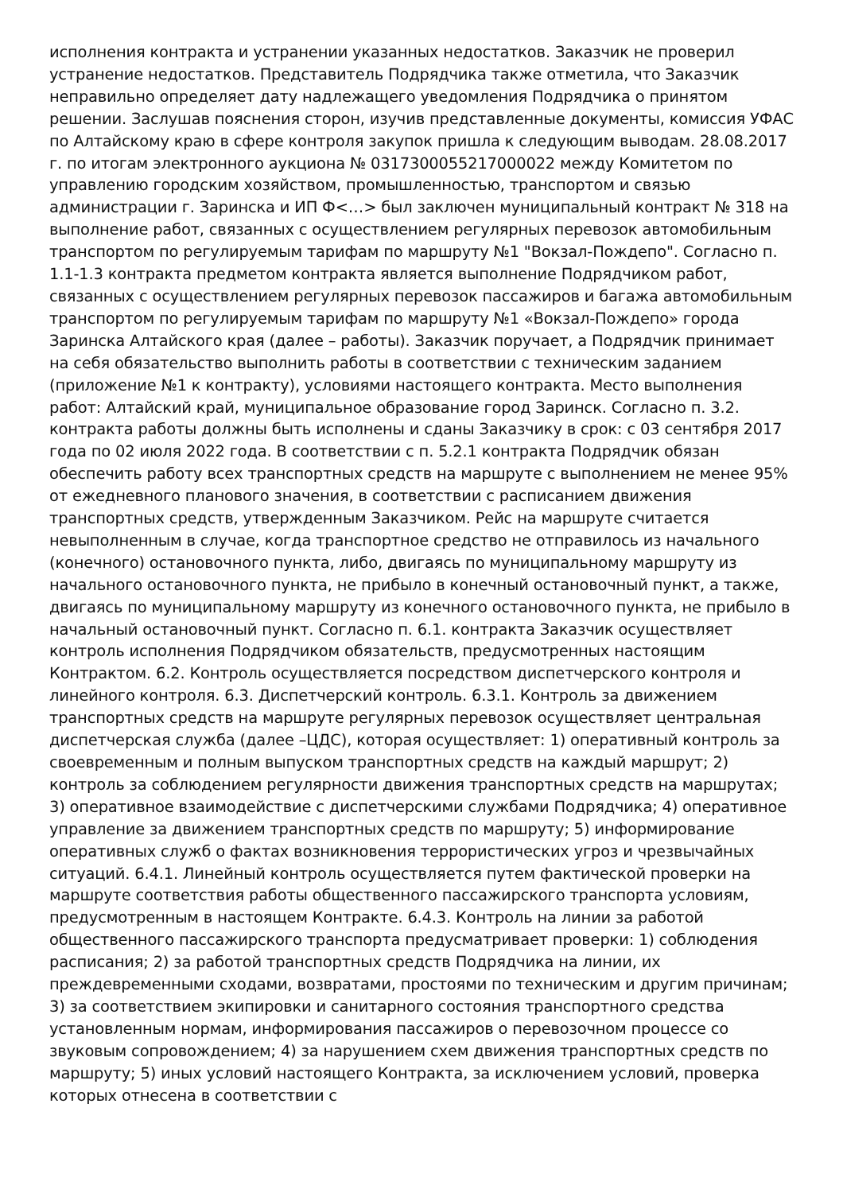исполнения контракта и устранении указанных недостатков. Заказчик не проверил устранение недостатков. Представитель Подрядчика также отметила, что Заказчик неправильно определяет дату надлежащего уведомления Подрядчика о принятом решении. Заслушав пояснения сторон, изучив представленные документы, комиссия УФАС по Алтайскому краю в сфере контроля закупок пришла к следующим выводам. 28.08.2017 г. по итогам электронного аукциона № 0317300055217000022 между Комитетом по управлению городским хозяйством, промышленностью, транспортом и связью администрации г. Заринска и ИП Ф<…> был заключен муниципальный контракт № 318 на выполнение работ, связанных с осуществлением регулярных перевозок автомобильным транспортом по регулируемым тарифам по маршруту №1 "Вокзал-Пождепо". Согласно п. 1.1-1.3 контракта предметом контракта является выполнение Подрядчиком работ, связанных с осуществлением регулярных перевозок пассажиров и багажа автомобильным транспортом по регулируемым тарифам по маршруту №1 «Вокзал-Пождепо» города Заринска Алтайского края (далее – работы). Заказчик поручает, а Подрядчик принимает на себя обязательство выполнить работы в соответствии с техническим заданием (приложение №1 к контракту), условиями настоящего контракта. Место выполнения работ: Алтайский край, муниципальное образование город Заринск. Согласно п. 3.2. контракта работы должны быть исполнены и сданы Заказчику в срок: с 03 сентября 2017 года по 02 июля 2022 года. В соответствии с п. 5.2.1 контракта Подрядчик обязан обеспечить работу всех транспортных средств на маршруте с выполнением не менее 95% от ежедневного планового значения, в соответствии с расписанием движения транспортных средств, утвержденным Заказчиком. Рейс на маршруте считается невыполненным в случае, когда транспортное средство не отправилось из начального (конечного) остановочного пункта, либо, двигаясь по муниципальному маршруту из начального остановочного пункта, не прибыло в конечный остановочный пункт, а также, двигаясь по муниципальному маршруту из конечного остановочного пункта, не прибыло в начальный остановочный пункт. Согласно п. 6.1. контракта Заказчик осуществляет контроль исполнения Подрядчиком обязательств, предусмотренных настоящим Контрактом. 6.2. Контроль осуществляется посредством диспетчерского контроля и линейного контроля. 6.3. Диспетчерский контроль. 6.3.1. Контроль за движением транспортных средств на маршруте регулярных перевозок осуществляет центральная диспетчерская служба (далее –ЦДС), которая осуществляет: 1) оперативный контроль за своевременным и полным выпуском транспортных средств на каждый маршрут; 2) контроль за соблюдением регулярности движения транспортных средств на маршрутах; 3) оперативное взаимодействие с диспетчерскими службами Подрядчика; 4) оперативное управление за движением транспортных средств по маршруту; 5) информирование оперативных служб о фактах возникновения террористических угроз и чрезвычайных ситуаций. 6.4.1. Линейный контроль осуществляется путем фактической проверки на маршруте соответствия работы общественного пассажирского транспорта условиям, предусмотренным в настоящем Контракте. 6.4.3. Контроль на линии за работой общественного пассажирского транспорта предусматривает проверки: 1) соблюдения расписания; 2) за работой транспортных средств Подрядчика на линии, их преждевременными сходами, возвратами, простоями по техническим и другим причинам; 3) за соответствием экипировки и санитарного состояния транспортного средства установленным нормам, информирования пассажиров о перевозочном процессе со звуковым сопровождением; 4) за нарушением схем движения транспортных средств по маршруту; 5) иных условий настоящего Контракта, за исключением условий, проверка которых отнесена в соответствии с